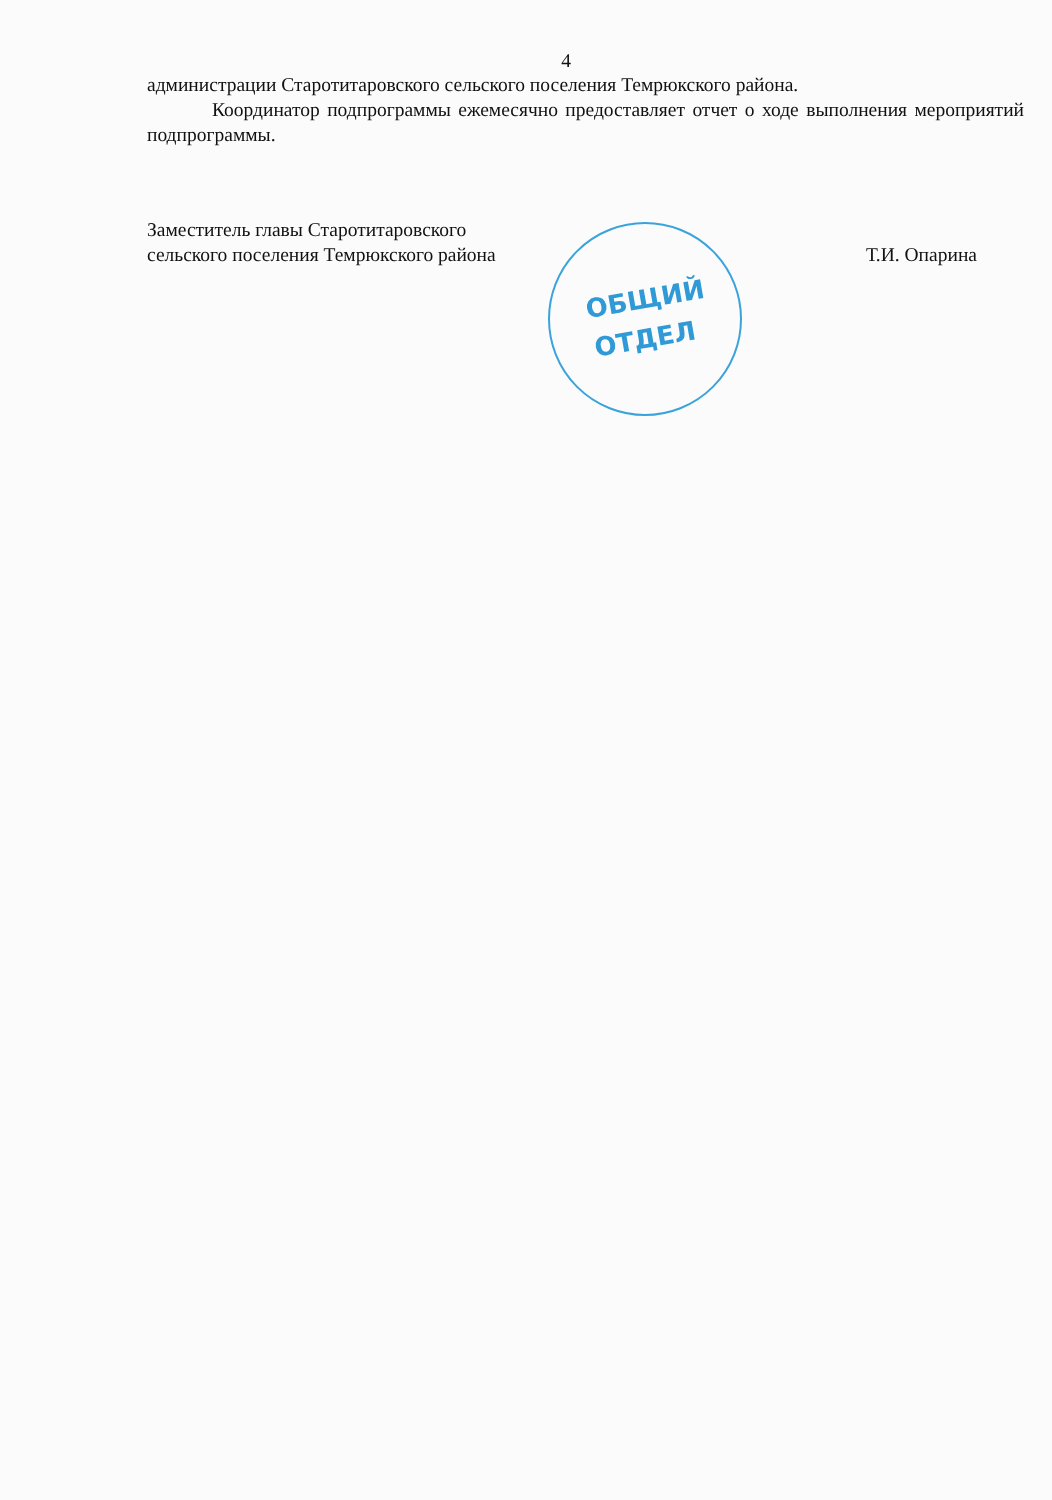4
администрации Старотитаровского сельского поселения Темрюкского района.
Координатор подпрограммы ежемесячно предоставляет отчет о ходе выполнения мероприятий подпрограммы.
Заместитель главы Старотитаровского
сельского поселения Темрюкского района
Т.И. Опарина
ОБЩИЙ
ОТДЕЛ